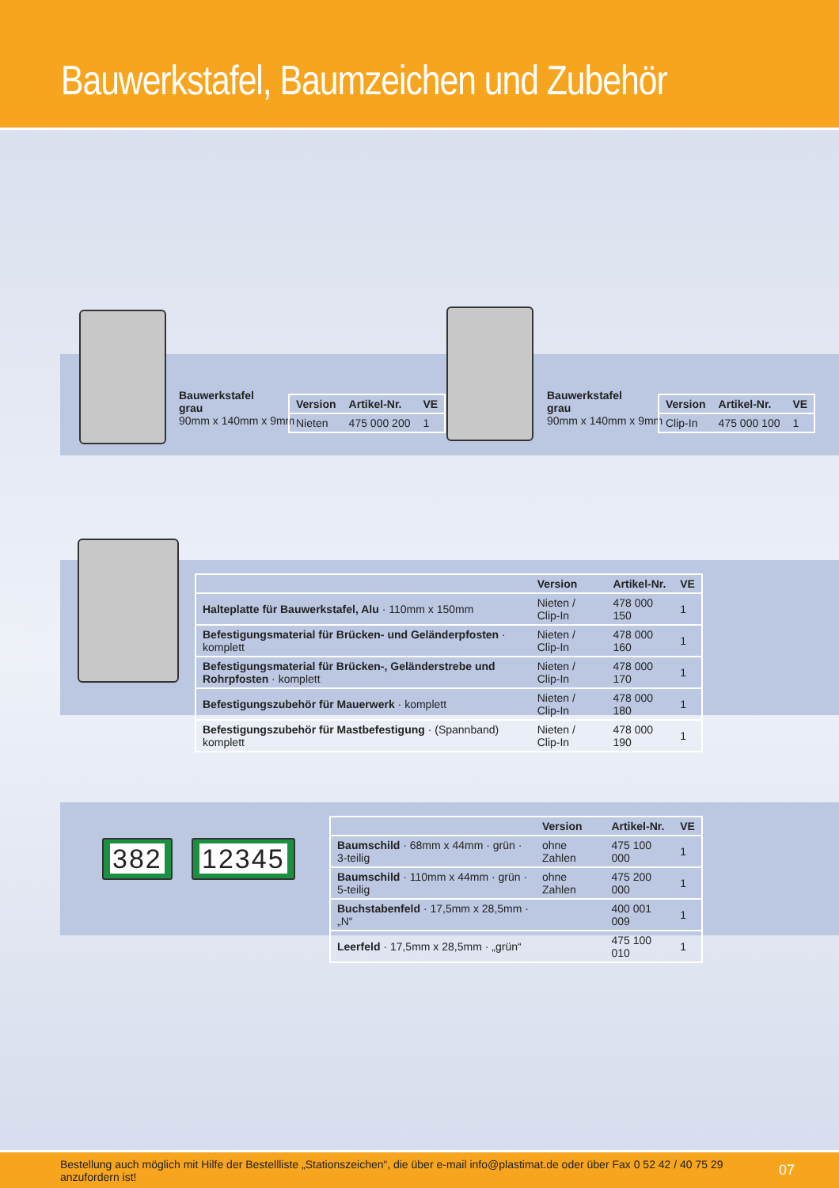Bauwerkstafel, Baumzeichen und Zubehör
Bauwerkstafel
grau
90mm x 140mm x 9mm
| Version | Artikel-Nr. | VE |
| --- | --- | --- |
| Nieten | 475 000 200 | 1 |
Bauwerkstafel
grau
90mm x 140mm x 9mm
| Version | Artikel-Nr. | VE |
| --- | --- | --- |
| Clip-In | 475 000 100 | 1 |
| | Version | Artikel-Nr. | VE |
| --- | --- | --- | --- |
| Halteplatte für Bauwerkstafel, Alu · 110mm x 150mm | Nieten / Clip-In | 478 000 150 | 1 |
| Befestigungsmaterial für Brücken- und Geländerpfosten · komplett | Nieten / Clip-In | 478 000 160 | 1 |
| Befestigungsmaterial für Brücken-, Geländerstrebe und Rohrpfosten · komplett | Nieten / Clip-In | 478 000 170 | 1 |
| Befestigungszubehör für Mauerwerk · komplett | Nieten / Clip-In | 478 000 180 | 1 |
| Befestigungszubehör für Mastbefestigung · (Spannband) komplett | Nieten / Clip-In | 478 000 190 | 1 |
382 12345
| | Version | Artikel-Nr. | VE |
| --- | --- | --- | --- |
| Baumschild · 68mm x 44mm · grün · 3-teilig | ohne Zahlen | 475 100 000 | 1 |
| Baumschild · 110mm x 44mm · grün · 5-teilig | ohne Zahlen | 475 200 000 | 1 |
| Buchstabenfeld · 17,5mm x 28,5mm · „N“ | | 400 001 009 | 1 |
| Leerfeld · 17,5mm x 28,5mm · „grün“ | | 475 100 010 | 1 |
Bestellung auch möglich mit Hilfe der Bestellliste „Stationszeichen“, die über e-mail info@plastimat.de oder über Fax 0 52 42 / 40 75 29 anzufordern ist! 07